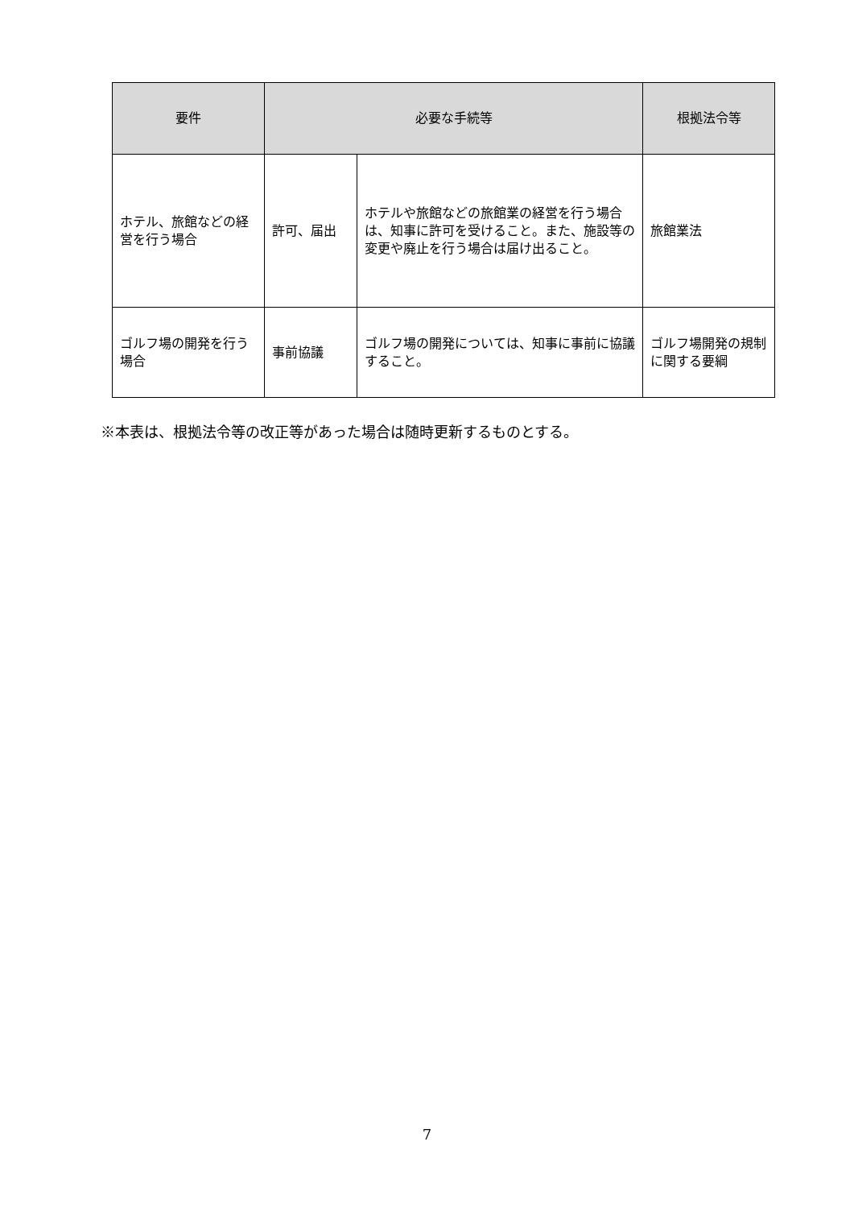| 要件 | 必要な手続等 | | 根拠法令等 |
| --- | --- | --- | --- |
| ホテル、旅館などの経営を行う場合 | 許可、届出 | ホテルや旅館などの旅館業の経営を行う場合は、知事に許可を受けること。また、施設等の変更や廃止を行う場合は届け出ること。 | 旅館業法 |
| ゴルフ場の開発を行う場合 | 事前協議 | ゴルフ場の開発については、知事に事前に協議すること。 | ゴルフ場開発の規制に関する要綱 |
※本表は、根拠法令等の改正等があった場合は随時更新するものとする。
7